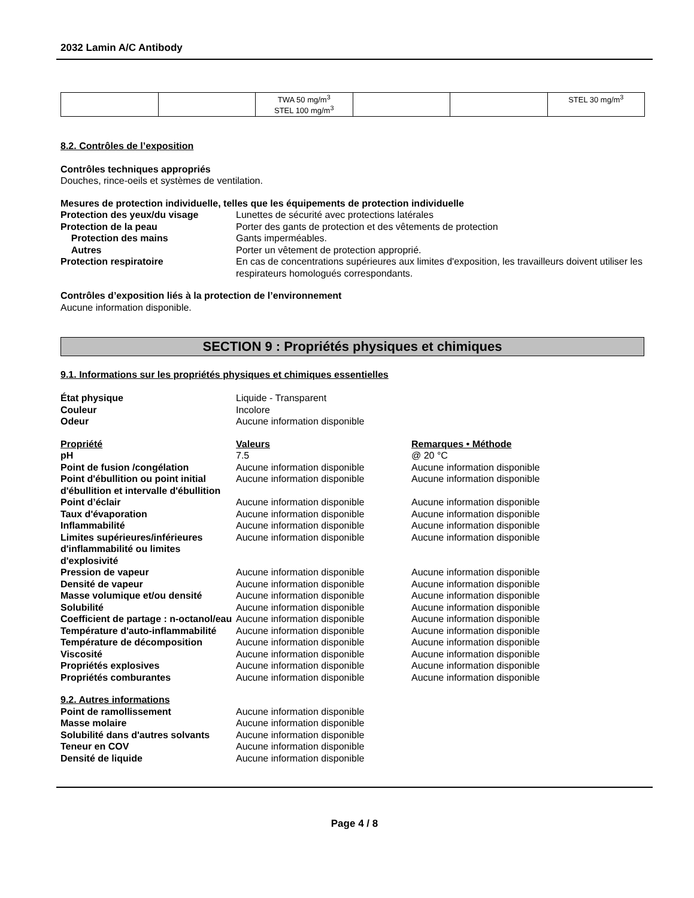2032 Lamin A/C Antibody
| | | TWA 50 mg/m<sup>3</sup> STEL 100 mg/m<sup>3</sup> | | | STEL 30 mg/m<sup>3</sup> |
8.2. Contrôles de l’exposition
Contrôles techniques appropriés
Douches, rince-oeils et systèmes de ventilation.
Mesures de protection individuelle, telles que les équipements de protection individuelle
| Protection des yeux/du visage | Lunettes de sécurité avec protections latérales |
| Protection de la peau | Porter des gants de protection et des vêtements de protection |
| Protection des mains | Gants imperméables. |
| Autres | Porter un vêtement de protection approprié. |
| Protection respiratoire | En cas de concentrations supérieures aux limites d'exposition, les travailleurs doivent utiliser les respirateurs homologués correspondants. |
Contrôles d’exposition liés à la protection de l’environnement
Aucune information disponible.
SECTION 9 : Propriétés physiques et chimiques
9.1. Informations sur les propriétés physiques et chimiques essentielles
| État physique | Liquide - Transparent |
| Couleur | Incolore |
| Odeur | Aucune information disponible |
| Propriété | Valeurs | Remarques • Méthode |
| pH | 7.5 | @ 20 °C |
| Point de fusion /congélation | Aucune information disponible | Aucune information disponible |
| Point d'ébullition ou point initial d'ébullition et intervalle d'ébullition | Aucune information disponible | Aucune information disponible |
| Point d’éclair | Aucune information disponible | Aucune information disponible |
| Taux d'évaporation | Aucune information disponible | Aucune information disponible |
| Inflammabilité | Aucune information disponible | Aucune information disponible |
| Limites supérieures/inférieures d'inflammabilité ou limites d'explosivité | Aucune information disponible | Aucune information disponible |
| Pression de vapeur | Aucune information disponible | Aucune information disponible |
| Densité de vapeur | Aucune information disponible | Aucune information disponible |
| Masse volumique et/ou densité | Aucune information disponible | Aucune information disponible |
| Solubilité | Aucune information disponible | Aucune information disponible |
| Coefficient de partage : n-octanol/eau | Aucune information disponible | Aucune information disponible |
| Température d'auto-inflammabilité | Aucune information disponible | Aucune information disponible |
| Température de décomposition | Aucune information disponible | Aucune information disponible |
| Viscosité | Aucune information disponible | Aucune information disponible |
| Propriétés explosives | Aucune information disponible | Aucune information disponible |
| Propriétés comburantes | Aucune information disponible | Aucune information disponible |
| 9.2. Autres informations | |
| Point de ramollissement | Aucune information disponible |
| Masse molaire | Aucune information disponible |
| Solubilité dans d'autres solvants | Aucune information disponible |
| Teneur en COV | Aucune information disponible |
| Densité de liquide | Aucune information disponible |
Page 4 / 8